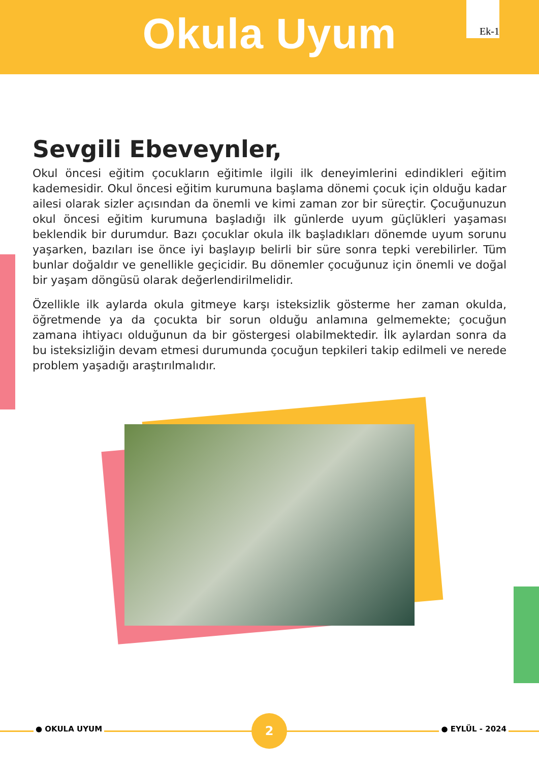Okula Uyum
Ek-1
Sevgili Ebeveynler,
Okul öncesi eğitim çocukların eğitimle ilgili ilk deneyimlerini edindikleri eğitim kademesidir. Okul öncesi eğitim kurumuna başlama dönemi çocuk için olduğu kadar ailesi olarak sizler açısından da önemli ve kimi zaman zor bir süreçtir. Çocuğunuzun okul öncesi eğitim kurumuna başladığı ilk günlerde uyum güçlükleri yaşaması beklendik bir durumdur. Bazı çocuklar okula ilk başladıkları dönemde uyum sorunu yaşarken, bazıları ise önce iyi başlayıp belirli bir süre sonra tepki verebilirler. Tüm bunlar doğaldır ve genellikle geçicidir. Bu dönemler çocuğunuz için önemli ve doğal bir yaşam döngüsü olarak değerlendirilmelidir.
Özellikle ilk aylarda okula gitmeye karşı isteksizlik gösterme her zaman okulda, öğretmende ya da çocukta bir sorun olduğu anlamına gelmemekte; çocuğun zamana ihtiyacı olduğunun da bir göstergesi olabilmektedir. İlk aylardan sonra da bu isteksizliğin devam etmesi durumunda çocuğun tepkileri takip edilmeli ve nerede problem yaşadığı araştırılmalıdır.
● OKULA UYUM
2
● EYLÜL - 2024